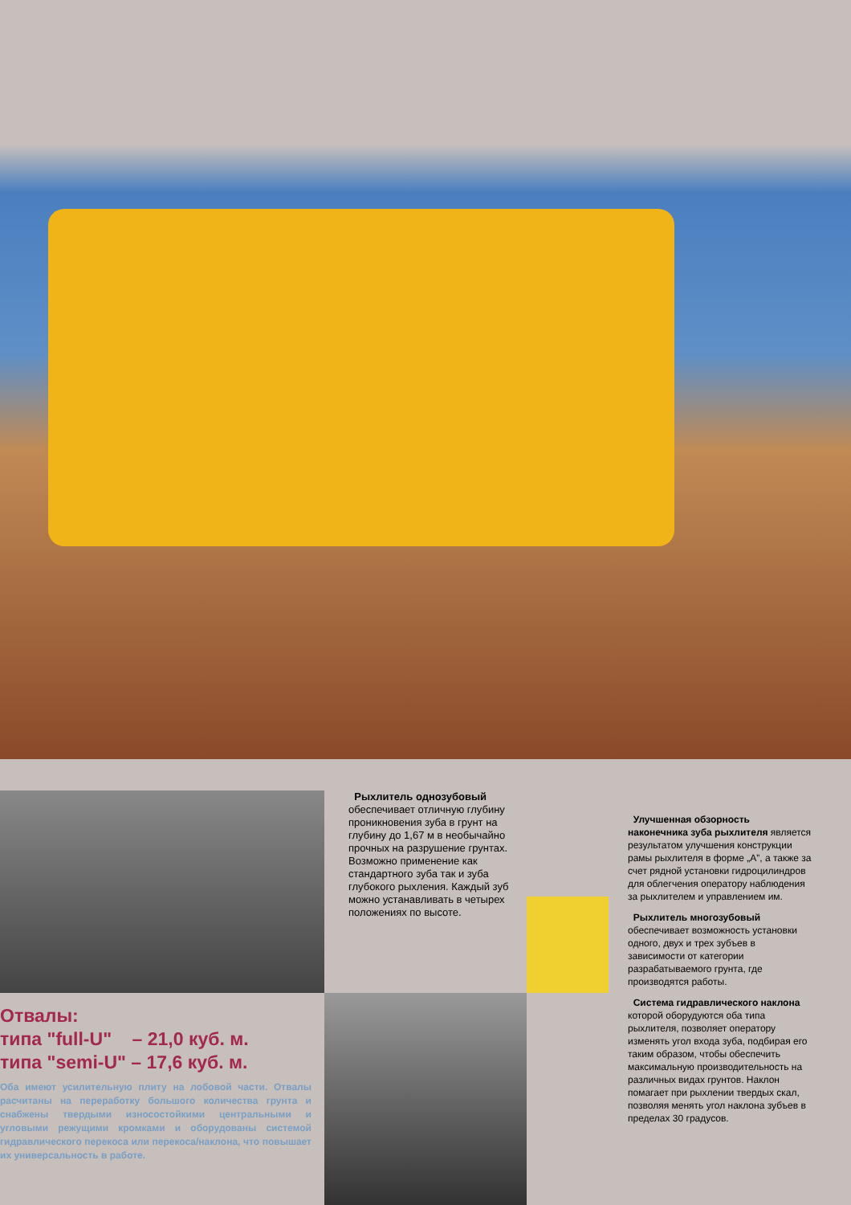Рыхлитель однозубовый обеспечивает отличную глубину проникновения зуба в грунт на глубину до 1,67 м в необычайно прочных на разрушение грунтах. Возможно применение как стандартного зуба так и зуба глубокого рыхления. Каждый зуб можно устанавливать в четырех положениях по высоте.
Улучшенная обзорность наконечника зуба рыхлителя является результатом улучшения конструкции рамы рыхлителя в форме „A”, а также за счет рядной установки гидроцилиндров для облегчения оператору наблюдения за рыхлителем и управлением им.
Рыхлитель многозубовый обеспечивает возможность установки одного, двух и трех зубъев в зависимости от категории разрабатываемого грунта, где производятся работы.
Система гидравлического наклона которой оборудуются оба типа рыхлителя, позволяет оператору изменять угол входа зуба, подбирая его таким образом, чтобы обеспечить максимальную производительность на различных видах грунтов. Наклон помагает при рыхлении твердых скал, позволяя менять угол наклона зубъев в пределах 30 градусов.
Отвалы:
типа "full-U" – 21,0 куб. м.
типа "semi-U" – 17,6 куб. м.
Оба имеют усилительную плиту на лобовой части. Отвалы расчитаны на переработку большого количества грунта и снабжены твердыми износостойкими центральными и угловыми режущими кромками и оборудованы системой гидравлического перекоса или перекоса/наклона, что повышает их универсальность в работе.